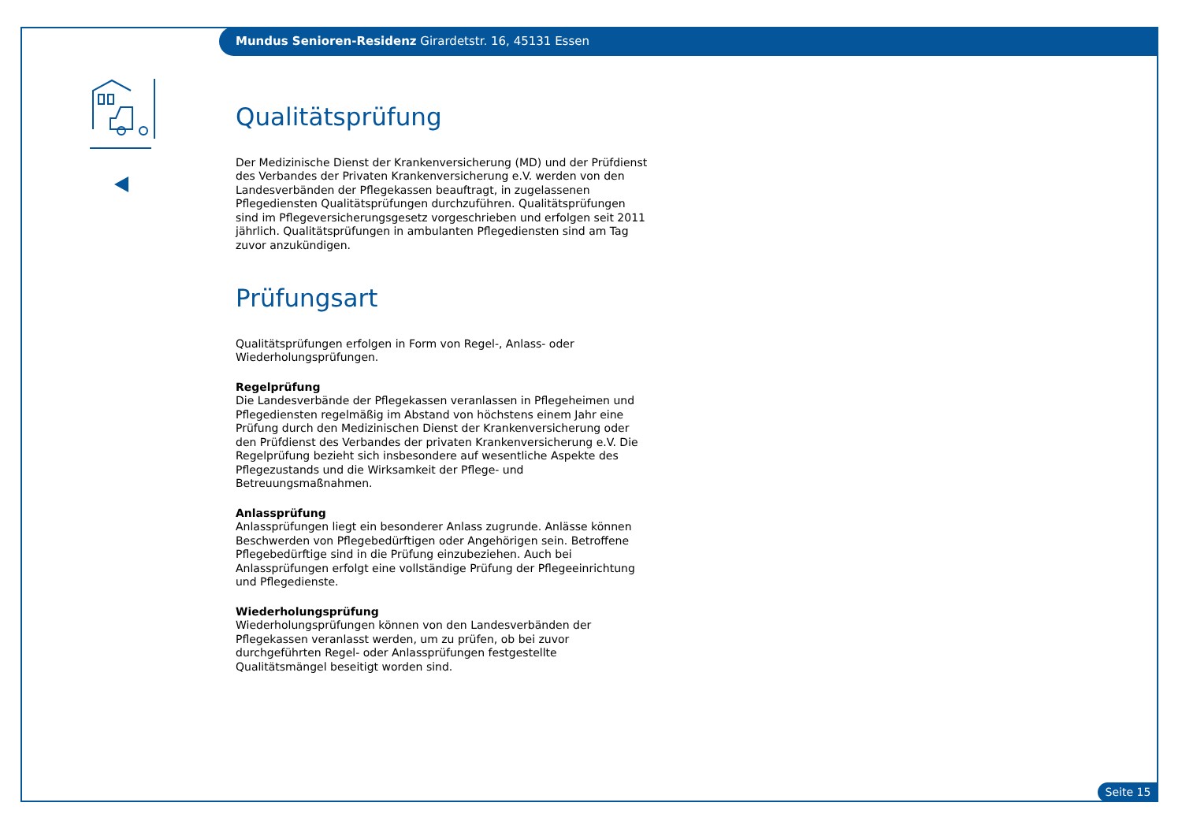Mundus Senioren-Residenz Girardetstr. 16, 45131 Essen
Qualitätsprüfung
Der Medizinische Dienst der Krankenversicherung (MD) und der Prüfdienst des Verbandes der Privaten Krankenversicherung e.V. werden von den Landesverbänden der Pflegekassen beauftragt, in zugelassenen Pflegediensten Qualitätsprüfungen durchzuführen. Qualitätsprüfungen sind im Pflegeversicherungsgesetz vorgeschrieben und erfolgen seit 2011 jährlich. Qualitätsprüfungen in ambulanten Pflegediensten sind am Tag zuvor anzukündigen.
Prüfungsart
Qualitätsprüfungen erfolgen in Form von Regel-, Anlass- oder Wiederholungsprüfungen.
Regelprüfung
Die Landesverbände der Pflegekassen veranlassen in Pflegeheimen und Pflegediensten regelmäßig im Abstand von höchstens einem Jahr eine Prüfung durch den Medizinischen Dienst der Krankenversicherung oder den Prüfdienst des Verbandes der privaten Krankenversicherung e.V. Die Regelprüfung bezieht sich insbesondere auf wesentliche Aspekte des Pflegezustands und die Wirksamkeit der Pflege- und Betreuungsmaßnahmen.
Anlassprüfung
Anlassprüfungen liegt ein besonderer Anlass zugrunde. Anlässe können Beschwerden von Pflegebedürftigen oder Angehörigen sein. Betroffene Pflegebedürftige sind in die Prüfung einzubeziehen. Auch bei Anlassprüfungen erfolgt eine vollständige Prüfung der Pflegeeinrichtung und Pflegedienste.
Wiederholungsprüfung
Wiederholungsprüfungen können von den Landesverbänden der Pflegekassen veranlasst werden, um zu prüfen, ob bei zuvor durchgeführten Regel- oder Anlassprüfungen festgestellte Qualitätsmängel beseitigt worden sind.
Seite 15